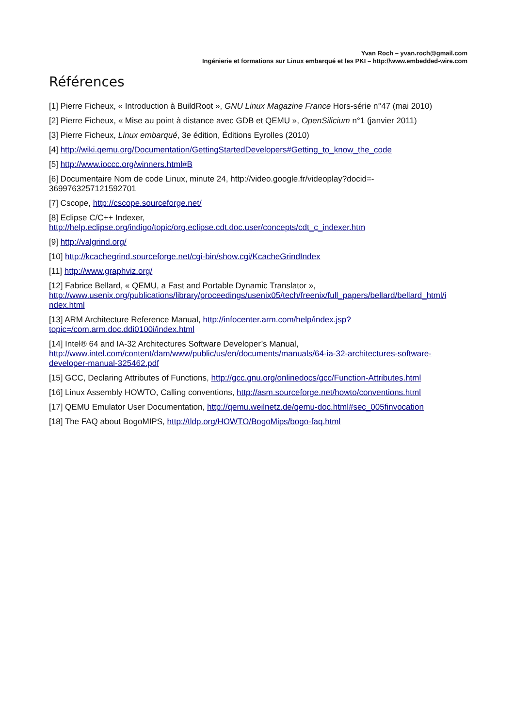Yvan Roch – yvan.roch@gmail.com
Ingénierie et formations sur Linux embarqué et les PKI – http://www.embedded-wire.com
Références
[1] Pierre Ficheux, « Introduction à BuildRoot », GNU Linux Magazine France Hors-série n°47 (mai 2010)
[2] Pierre Ficheux, « Mise au point à distance avec GDB et QEMU », OpenSilicium n°1 (janvier 2011)
[3] Pierre Ficheux, Linux embarqué, 3e édition, Éditions Eyrolles (2010)
[4] http://wiki.qemu.org/Documentation/GettingStartedDevelopers#Getting_to_know_the_code
[5] http://www.ioccc.org/winners.html#B
[6] Documentaire Nom de code Linux, minute 24, http://video.google.fr/videoplay?docid=-
3699763257121592701
[7] Cscope, http://cscope.sourceforge.net/
[8] Eclipse C/C++ Indexer,
http://help.eclipse.org/indigo/topic/org.eclipse.cdt.doc.user/concepts/cdt_c_indexer.htm
[9] http://valgrind.org/
[10] http://kcachegrind.sourceforge.net/cgi-bin/show.cgi/KcacheGrindIndex
[11] http://www.graphviz.org/
[12] Fabrice Bellard, « QEMU, a Fast and Portable Dynamic Translator »,
http://www.usenix.org/publications/library/proceedings/usenix05/tech/freenix/full_papers/bellard/bellard_html/i
ndex.html
[13] ARM Architecture Reference Manual, http://infocenter.arm.com/help/index.jsp?
topic=/com.arm.doc.ddi0100i/index.html
[14] Intel® 64 and IA-32 Architectures Software Developer’s Manual,
http://www.intel.com/content/dam/www/public/us/en/documents/manuals/64-ia-32-architectures-software-
developer-manual-325462.pdf
[15] GCC, Declaring Attributes of Functions, http://gcc.gnu.org/onlinedocs/gcc/Function-Attributes.html
[16] Linux Assembly HOWTO, Calling conventions, http://asm.sourceforge.net/howto/conventions.html
[17] QEMU Emulator User Documentation, http://qemu.weilnetz.de/qemu-doc.html#sec_005finvocation
[18] The FAQ about BogoMIPS, http://tldp.org/HOWTO/BogoMips/bogo-faq.html